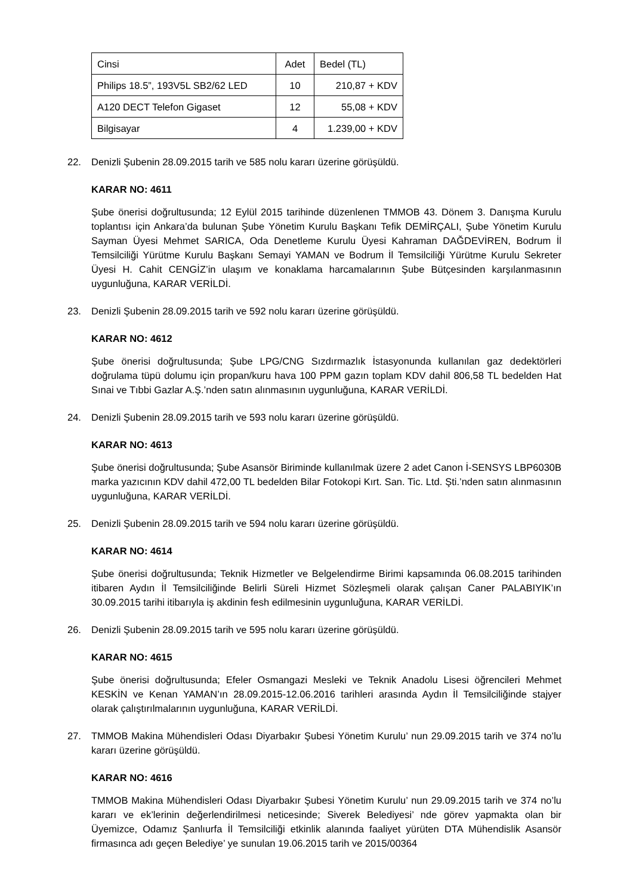| Cinsi | Adet | Bedel (TL) |
| Philips 18.5”, 193V5L SB2/62 LED | 10 | 210,87 + KDV |
| A120 DECT Telefon Gigaset | 12 | 55,08 + KDV |
| Bilgisayar | 4 | 1.239,00 + KDV |
22. Denizli Şubenin 28.09.2015 tarih ve 585 nolu kararı üzerine görüşüldü.
KARAR NO: 4611
Şube önerisi doğrultusunda; 12 Eylül 2015 tarihinde düzenlenen TMMOB 43. Dönem 3. Danışma Kurulu toplantısı için Ankara’da bulunan Şube Yönetim Kurulu Başkanı Tefik DEMİRÇALI, Şube Yönetim Kurulu Sayman Üyesi Mehmet SARICA, Oda Denetleme Kurulu Üyesi Kahraman DAĞDEVİREN, Bodrum İl Temsilciliği Yürütme Kurulu Başkanı Semayi YAMAN ve Bodrum İl Temsilciliği Yürütme Kurulu Sekreter Üyesi H. Cahit CENGİZ’in ulaşım ve konaklama harcamalarının Şube Bütçesinden karşılanmasının uygunluğuna, KARAR VERİLDİ.
23. Denizli Şubenin 28.09.2015 tarih ve 592 nolu kararı üzerine görüşüldü.
KARAR NO: 4612
Şube önerisi doğrultusunda; Şube LPG/CNG Sızdırmazlık İstasyonunda kullanılan gaz dedektörleri doğrulama tüpü dolumu için propan/kuru hava 100 PPM gazın toplam KDV dahil 806,58 TL bedelden Hat Sınai ve Tıbbi Gazlar A.Ş.’nden satın alınmasının uygunluğuna, KARAR VERİLDİ.
24. Denizli Şubenin 28.09.2015 tarih ve 593 nolu kararı üzerine görüşüldü.
KARAR NO: 4613
Şube önerisi doğrultusunda; Şube Asansör Biriminde kullanılmak üzere 2 adet Canon İ-SENSYS LBP6030B marka yazıcının KDV dahil 472,00 TL bedelden Bilar Fotokopi Kırt. San. Tic. Ltd. Şti.’nden satın alınmasının uygunluğuna, KARAR VERİLDİ.
25. Denizli Şubenin 28.09.2015 tarih ve 594 nolu kararı üzerine görüşüldü.
KARAR NO: 4614
Şube önerisi doğrultusunda; Teknik Hizmetler ve Belgelendirme Birimi kapsamında 06.08.2015 tarihinden itibaren Aydın İl Temsilciliğinde Belirli Süreli Hizmet Sözleşmeli olarak çalışan Caner PALABIYIK’ın 30.09.2015 tarihi itibarıyla iş akdinin fesh edilmesinin uygunluğuna, KARAR VERİLDİ.
26. Denizli Şubenin 28.09.2015 tarih ve 595 nolu kararı üzerine görüşüldü.
KARAR NO: 4615
Şube önerisi doğrultusunda; Efeler Osmangazi Mesleki ve Teknik Anadolu Lisesi öğrencileri Mehmet KESKİN ve Kenan YAMAN’ın 28.09.2015-12.06.2016 tarihleri arasında Aydın İl Temsilciliğinde stajyer olarak çalıştırılmalarının uygunluğuna, KARAR VERİLDİ.
27. TMMOB Makina Mühendisleri Odası Diyarbakır Şubesi Yönetim Kurulu’ nun 29.09.2015 tarih ve 374 no’lu kararı üzerine görüşüldü.
KARAR NO: 4616
TMMOB Makina Mühendisleri Odası Diyarbakır Şubesi Yönetim Kurulu’ nun 29.09.2015 tarih ve 374 no’lu kararı ve ek’lerinin değerlendirilmesi neticesinde; Siverek Belediyesi’ nde görev yapmakta olan bir Üyemizce, Odamız Şanlıurfa İl Temsilciliği etkinlik alanında faaliyet yürüten DTA Mühendislik Asansör firmasınca adı geçen Belediye’ ye sunulan 19.06.2015 tarih ve 2015/00364